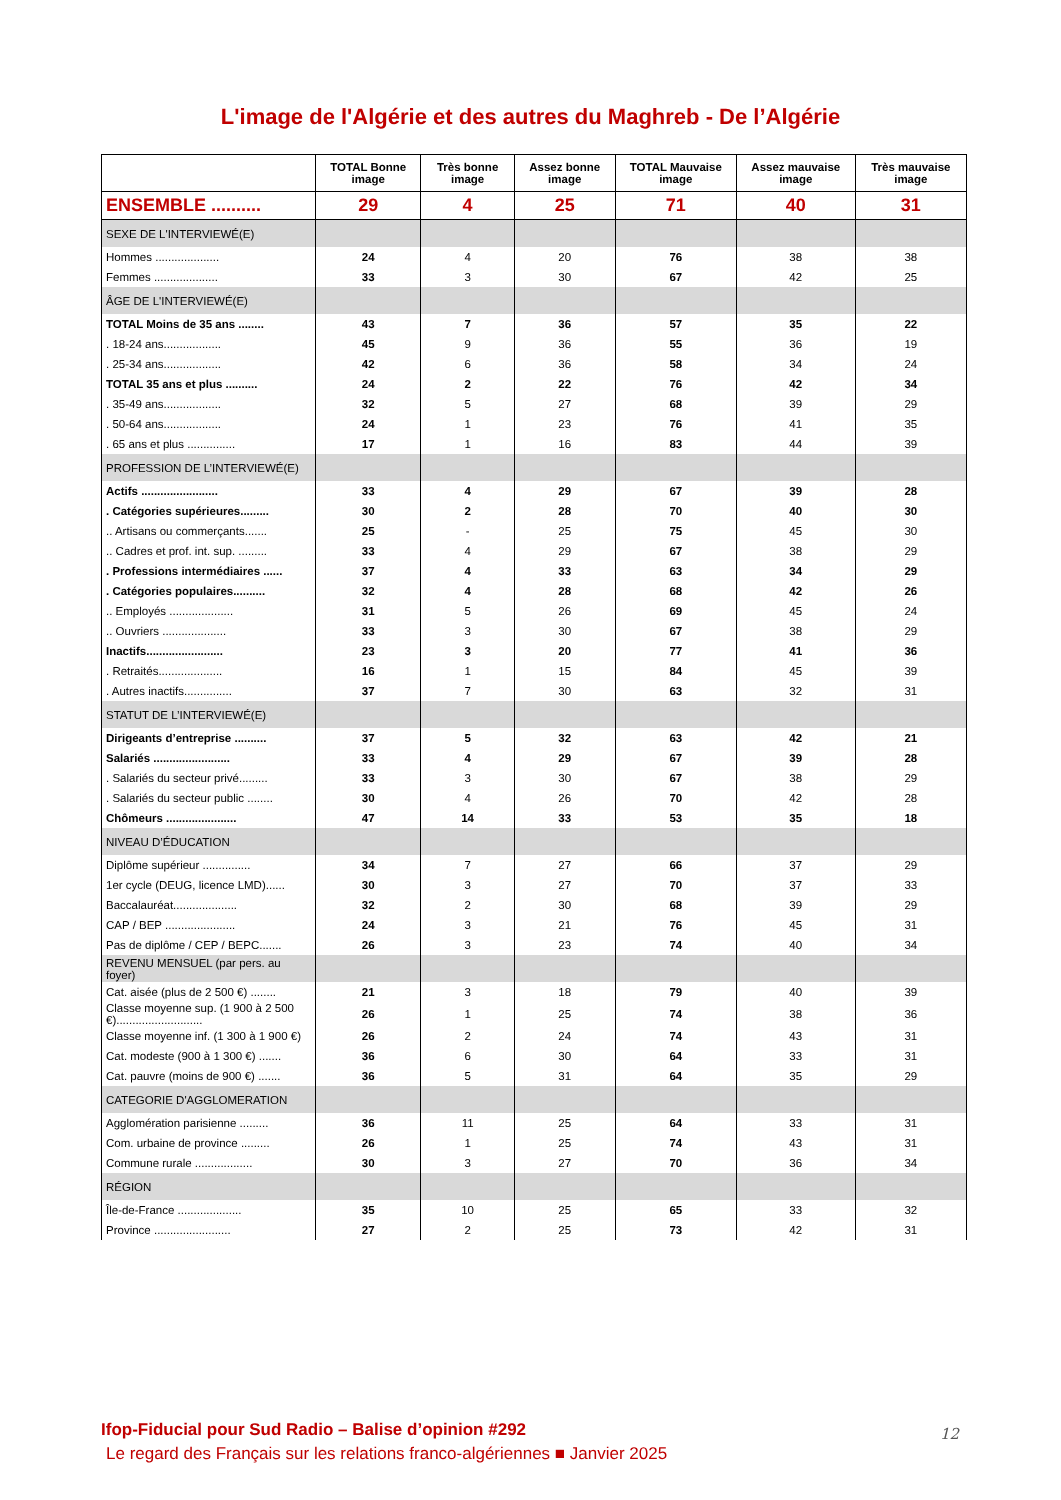L'image de l'Algérie et des autres du Maghreb - De l’Algérie
| | TOTAL Bonne image | Très bonne image | Assez bonne image | TOTAL Mauvaise image | Assez mauvaise image | Très mauvaise image |
| --- | --- | --- | --- | --- | --- | --- |
| ENSEMBLE .......... | 29 | 4 | 25 | 71 | 40 | 31 |
| SEXE DE L'INTERVIEWÉ(E) | | | | | | |
| Hommes .................... | 24 | 4 | 20 | 76 | 38 | 38 |
| Femmes .................... | 33 | 3 | 30 | 67 | 42 | 25 |
| ÂGE DE L'INTERVIEWÉ(E) | | | | | | |
| TOTAL Moins de 35 ans ........ | 43 | 7 | 36 | 57 | 35 | 22 |
| . 18-24 ans.................. | 45 | 9 | 36 | 55 | 36 | 19 |
| . 25-34 ans.................. | 42 | 6 | 36 | 58 | 34 | 24 |
| TOTAL 35 ans et plus .......... | 24 | 2 | 22 | 76 | 42 | 34 |
| . 35-49 ans.................. | 32 | 5 | 27 | 68 | 39 | 29 |
| . 50-64 ans.................. | 24 | 1 | 23 | 76 | 41 | 35 |
| . 65 ans et plus ............... | 17 | 1 | 16 | 83 | 44 | 39 |
| PROFESSION DE L’INTERVIEWÉ(E) | | | | | | |
| Actifs ........................ | 33 | 4 | 29 | 67 | 39 | 28 |
| . Catégories supérieures......... | 30 | 2 | 28 | 70 | 40 | 30 |
| .. Artisans ou commerçants....... | 25 | - | 25 | 75 | 45 | 30 |
| .. Cadres et prof. int. sup. ......... | 33 | 4 | 29 | 67 | 38 | 29 |
| . Professions intermédiaires ...... | 37 | 4 | 33 | 63 | 34 | 29 |
| . Catégories populaires.......... | 32 | 4 | 28 | 68 | 42 | 26 |
| .. Employés .................... | 31 | 5 | 26 | 69 | 45 | 24 |
| .. Ouvriers .................... | 33 | 3 | 30 | 67 | 38 | 29 |
| Inactifs........................ | 23 | 3 | 20 | 77 | 41 | 36 |
| . Retraités.................... | 16 | 1 | 15 | 84 | 45 | 39 |
| . Autres inactifs............... | 37 | 7 | 30 | 63 | 32 | 31 |
| STATUT DE L’INTERVIEWÉ(E) | | | | | | |
| Dirigeants d’entreprise .......... | 37 | 5 | 32 | 63 | 42 | 21 |
| Salariés ........................ | 33 | 4 | 29 | 67 | 39 | 28 |
| . Salariés du secteur privé......... | 33 | 3 | 30 | 67 | 38 | 29 |
| . Salariés du secteur public ........ | 30 | 4 | 26 | 70 | 42 | 28 |
| Chômeurs ...................... | 47 | 14 | 33 | 53 | 35 | 18 |
| NIVEAU D’ÉDUCATION | | | | | | |
| Diplôme supérieur ............... | 34 | 7 | 27 | 66 | 37 | 29 |
| 1er cycle (DEUG, licence LMD)...... | 30 | 3 | 27 | 70 | 37 | 33 |
| Baccalauréat.................... | 32 | 2 | 30 | 68 | 39 | 29 |
| CAP / BEP ...................... | 24 | 3 | 21 | 76 | 45 | 31 |
| Pas de diplôme / CEP / BEPC....... | 26 | 3 | 23 | 74 | 40 | 34 |
| REVENU MENSUEL (par pers. au foyer) | | | | | | |
| Cat. aisée (plus de 2 500 €) ........ | 21 | 3 | 18 | 79 | 40 | 39 |
| Classe moyenne sup. (1 900 à 2 500 €)........................... | 26 | 1 | 25 | 74 | 38 | 36 |
| Classe moyenne inf. (1 300 à 1 900 €) | 26 | 2 | 24 | 74 | 43 | 31 |
| Cat. modeste (900 à 1 300 €) ....... | 36 | 6 | 30 | 64 | 33 | 31 |
| Cat. pauvre (moins de 900 €) ....... | 36 | 5 | 31 | 64 | 35 | 29 |
| CATEGORIE D'AGGLOMERATION | | | | | | |
| Agglomération parisienne ......... | 36 | 11 | 25 | 64 | 33 | 31 |
| Com. urbaine de province ......... | 26 | 1 | 25 | 74 | 43 | 31 |
| Commune rurale .................. | 30 | 3 | 27 | 70 | 36 | 34 |
| RÉGION | | | | | | |
| Île-de-France .................... | 35 | 10 | 25 | 65 | 33 | 32 |
| Province ........................ | 27 | 2 | 25 | 73 | 42 | 31 |
Ifop-Fiducial pour Sud Radio – Balise d’opinion #292
Le regard des Français sur les relations franco-algériennes ■ Janvier 2025
12